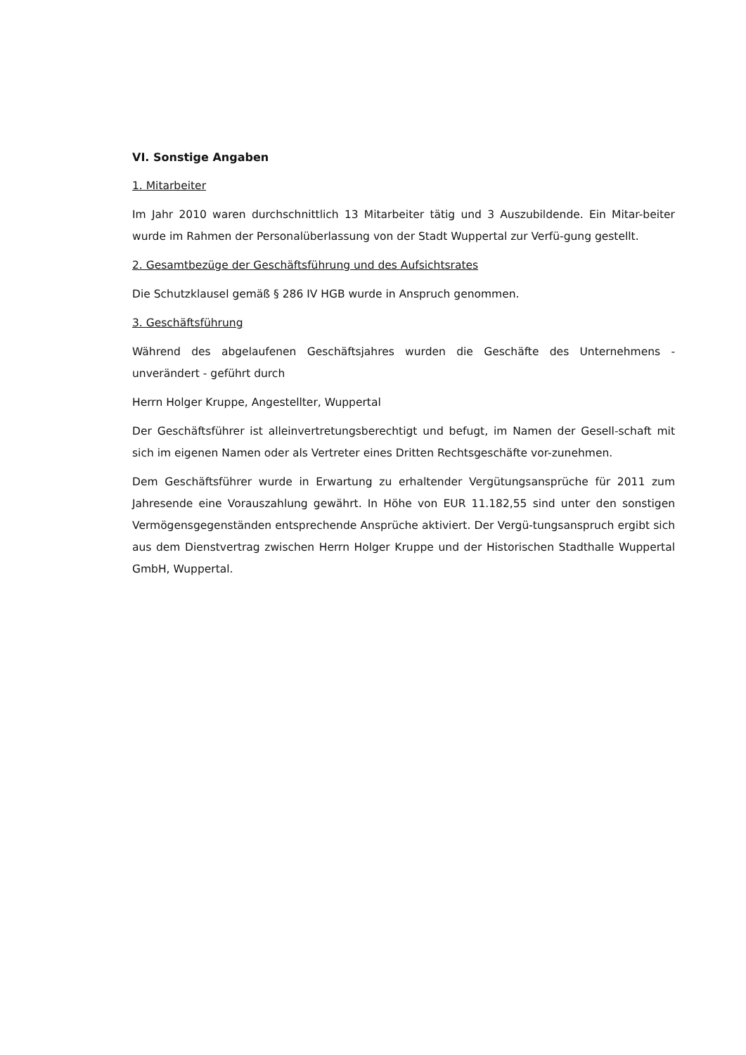VI. Sonstige Angaben
1. Mitarbeiter
Im Jahr 2010 waren durchschnittlich 13 Mitarbeiter tätig und 3 Auszubildende. Ein Mitar-beiter wurde im Rahmen der Personalüberlassung von der Stadt Wuppertal zur Verfü-gung gestellt.
2. Gesamtbezüge der Geschäftsführung und des Aufsichtsrates
Die Schutzklausel gemäß § 286 IV HGB wurde in Anspruch genommen.
3. Geschäftsführung
Während des abgelaufenen Geschäftsjahres wurden die Geschäfte des Unternehmens - unverändert - geführt durch
Herrn Holger Kruppe, Angestellter, Wuppertal
Der Geschäftsführer ist alleinvertretungsberechtigt und befugt, im Namen der Gesell-schaft mit sich im eigenen Namen oder als Vertreter eines Dritten Rechtsgeschäfte vor-zunehmen.
Dem Geschäftsführer wurde in Erwartung zu erhaltender Vergütungsansprüche für 2011 zum Jahresende eine Vorauszahlung gewährt. In Höhe von EUR 11.182,55 sind unter den sonstigen Vermögensgegenständen entsprechende Ansprüche aktiviert. Der Vergü-tungsanspruch ergibt sich aus dem Dienstvertrag zwischen Herrn Holger Kruppe und der Historischen Stadthalle Wuppertal GmbH, Wuppertal.